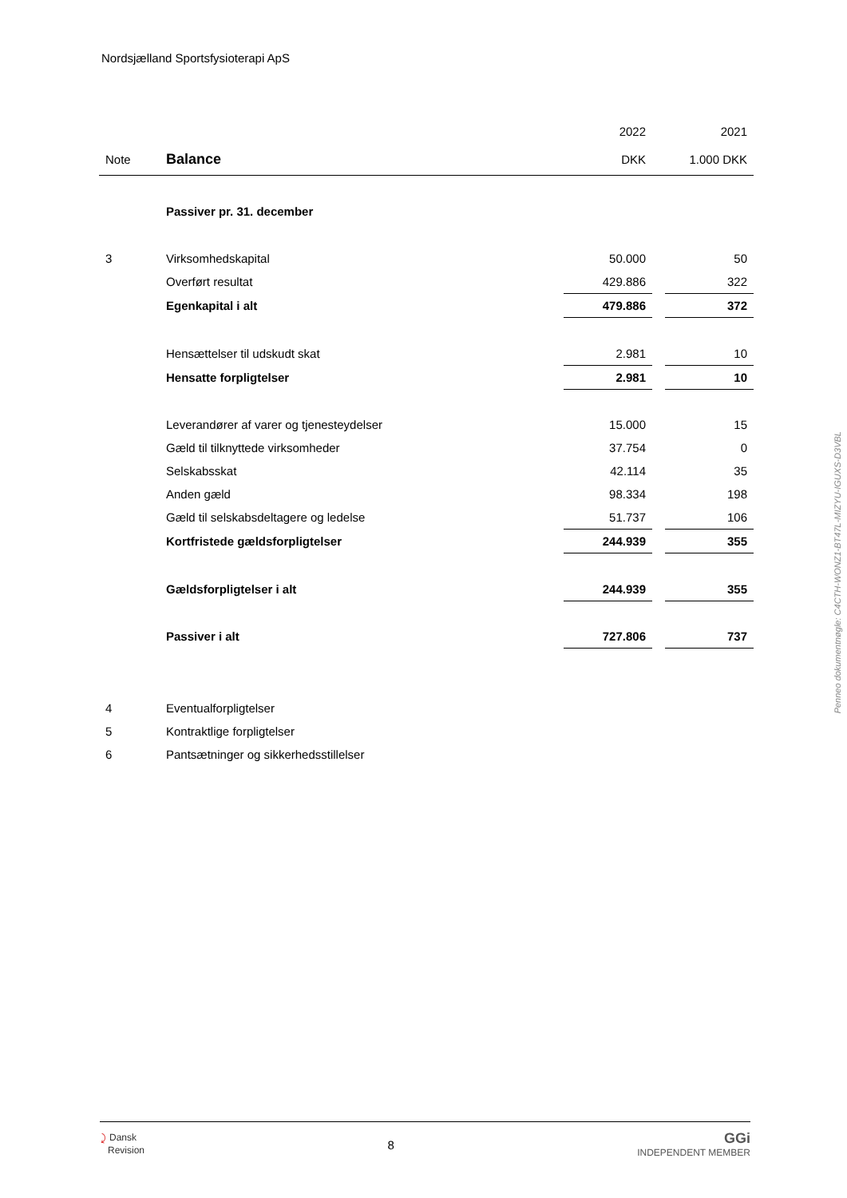Nordsjælland Sportsfysioterapi ApS
| | | 2022 | | 2021 |
| Note | Balance | DKK | | 1.000 DKK |
| | Passiver pr. 31. december | | | |
| 3 | Virksomhedskapital | 50.000 | | 50 |
| | Overført resultat | 429.886 | | 322 |
| | Egenkapital i alt | 479.886 | | 372 |
| | Hensættelser til udskudt skat | 2.981 | | 10 |
| | Hensatte forpligtelser | 2.981 | | 10 |
| | Leverandører af varer og tjenesteydelser | 15.000 | | 15 |
| | Gæld til tilknyttede virksomheder | 37.754 | | 0 |
| | Selskabsskat | 42.114 | | 35 |
| | Anden gæld | 98.334 | | 198 |
| | Gæld til selskabsdeltagere og ledelse | 51.737 | | 106 |
| | Kortfristede gældsforpligtelser | 244.939 | | 355 |
| | Gældsforpligtelser i alt | 244.939 | | 355 |
| | Passiver i alt | 727.806 | | 737 |
| 4 | Eventualforpligtelser | | | |
| 5 | Kontraktlige forpligtelser | | | |
| 6 | Pantsætninger og sikkerhedsstillelser | | | |
Penneo dokumentnøgle: C4CTH-WONZ1-BT47L-MIZYU-IGUXS-D3VBL
⤸ Dansk
Revision
8
GGi
INDEPENDENT MEMBER